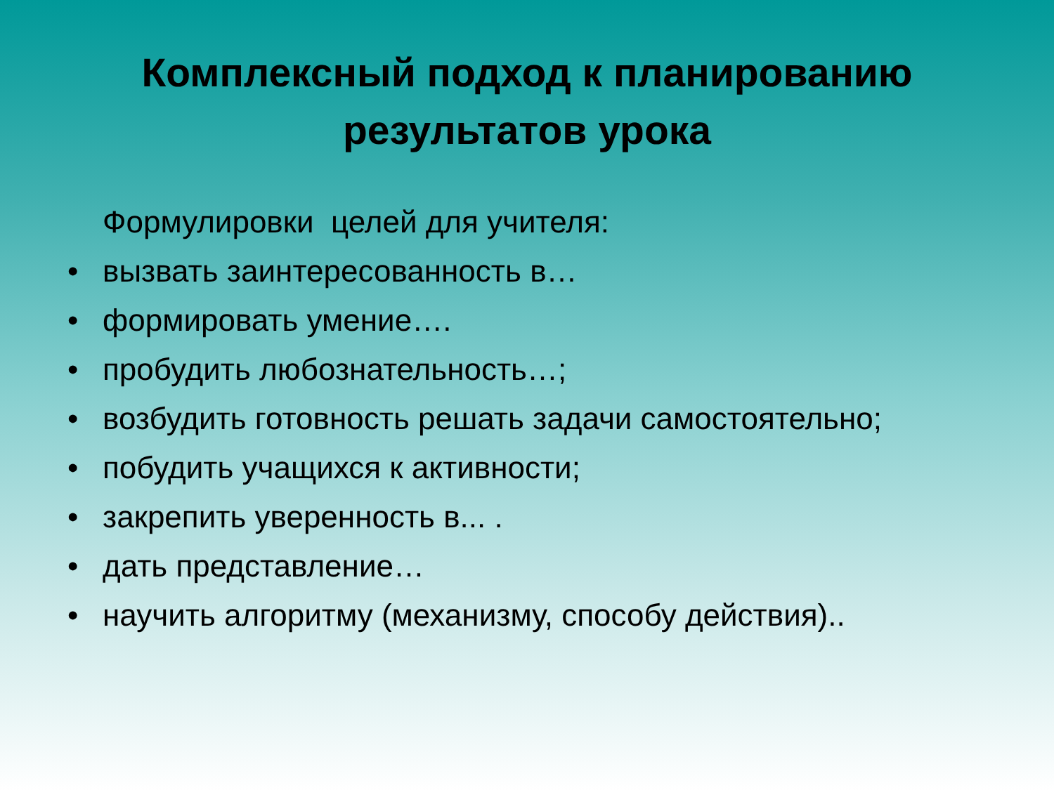Комплексный подход к планированию
результатов урока
Формулировки целей для учителя:
• вызвать заинтересованность в…
• формировать умение….
• пробудить любознательность…;
• возбудить готовность решать задачи самостоятельно;
• побудить учащихся к активности;
• закрепить уверенность в... .
• дать представление…
• научить алгоритму (механизму, способу действия)..